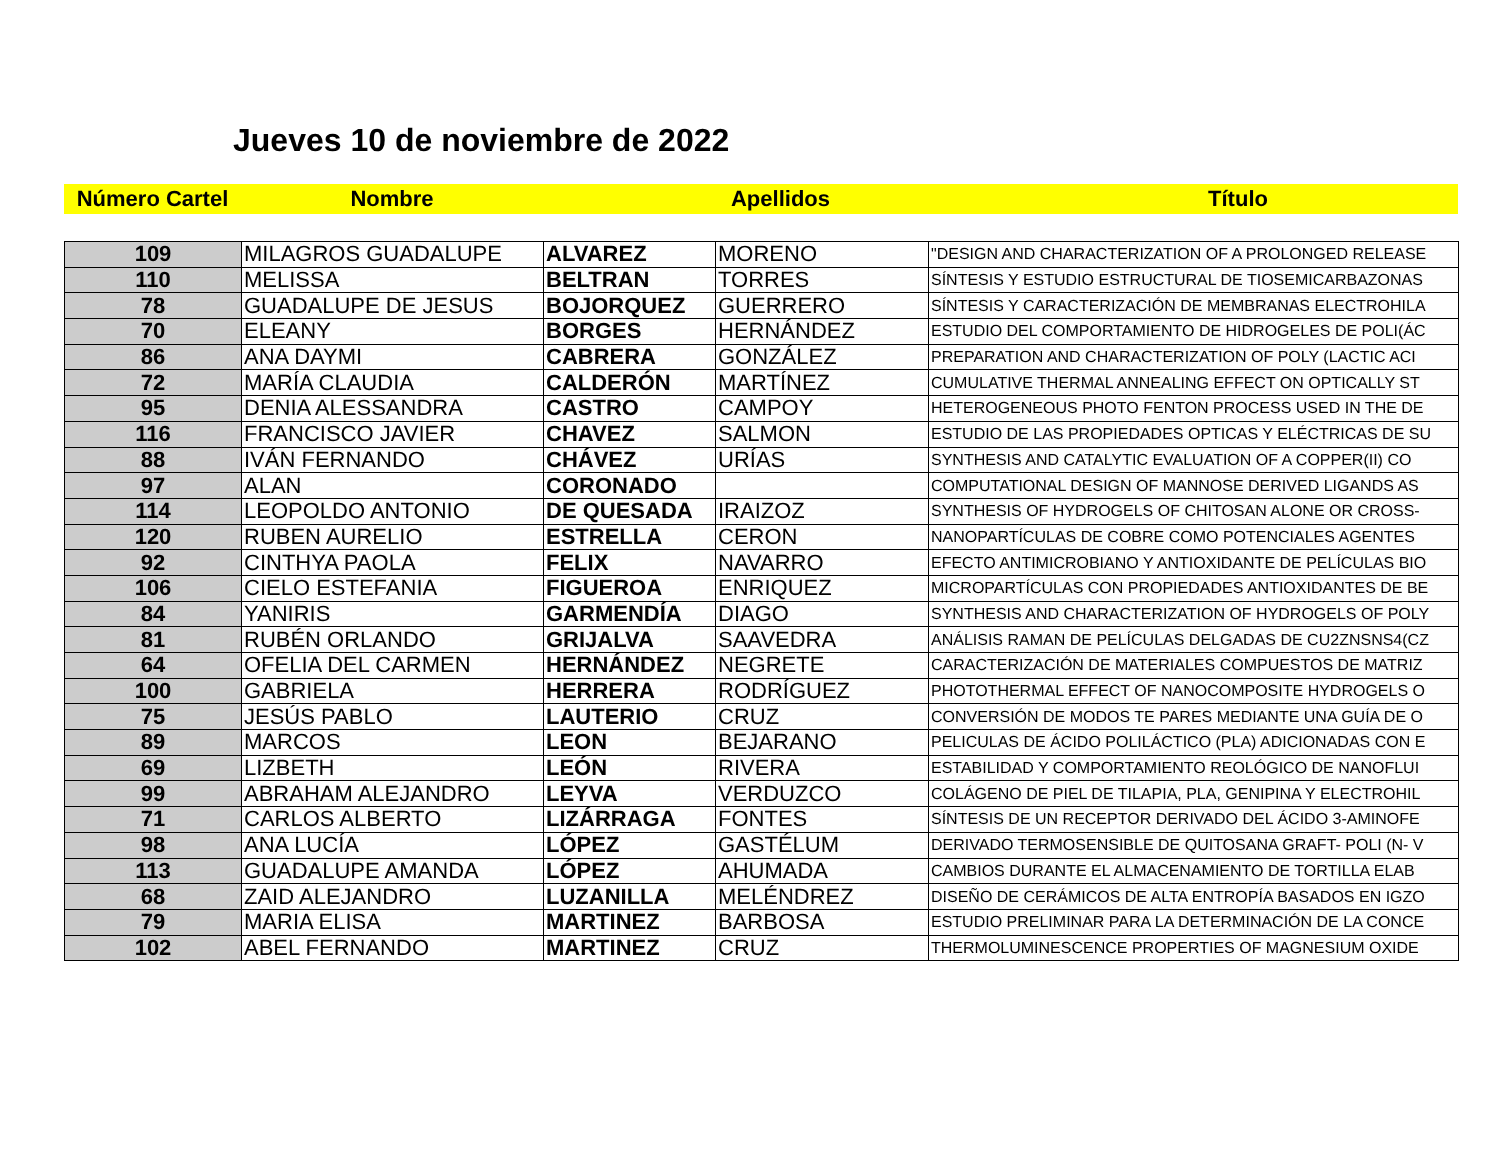Jueves 10 de noviembre de 2022
Número Cartel Nombre Apellidos Título
| 109 | MILAGROS GUADALUPE | ALVAREZ | MORENO | "DESIGN AND CHARACTERIZATION OF A PROLONGED RELEASE |
| 110 | MELISSA | BELTRAN | TORRES | SÍNTESIS Y ESTUDIO ESTRUCTURAL DE TIOSEMICARBAZONAS |
| 78 | GUADALUPE DE JESUS | BOJORQUEZ | GUERRERO | SÍNTESIS Y CARACTERIZACIÓN DE MEMBRANAS ELECTROHILA |
| 70 | ELEANY | BORGES | HERNÁNDEZ | ESTUDIO DEL COMPORTAMIENTO DE HIDROGELES DE POLI(ÁC |
| 86 | ANA DAYMI | CABRERA | GONZÁLEZ | PREPARATION AND CHARACTERIZATION OF POLY (LACTIC ACI |
| 72 | MARÍA CLAUDIA | CALDERÓN | MARTÍNEZ | CUMULATIVE THERMAL ANNEALING EFFECT ON OPTICALLY ST |
| 95 | DENIA ALESSANDRA | CASTRO | CAMPOY | HETEROGENEOUS PHOTO FENTON PROCESS USED IN THE DE |
| 116 | FRANCISCO JAVIER | CHAVEZ | SALMON | ESTUDIO DE LAS PROPIEDADES OPTICAS Y ELÉCTRICAS DE SU |
| 88 | IVÁN FERNANDO | CHÁVEZ | URÍAS | SYNTHESIS AND CATALYTIC EVALUATION OF A COPPER(II) CO |
| 97 | ALAN | CORONADO | | COMPUTATIONAL DESIGN OF MANNOSE DERIVED LIGANDS AS |
| 114 | LEOPOLDO ANTONIO | DE QUESADA | IRAIZOZ | SYNTHESIS OF HYDROGELS OF CHITOSAN ALONE OR CROSS- |
| 120 | RUBEN AURELIO | ESTRELLA | CERON | NANOPARTÍCULAS DE COBRE COMO POTENCIALES AGENTES |
| 92 | CINTHYA PAOLA | FELIX | NAVARRO | EFECTO ANTIMICROBIANO Y ANTIOXIDANTE DE PELÍCULAS BIO |
| 106 | CIELO ESTEFANIA | FIGUEROA | ENRIQUEZ | MICROPARTÍCULAS CON PROPIEDADES ANTIOXIDANTES DE BE |
| 84 | YANIRIS | GARMENDÍA | DIAGO | SYNTHESIS AND CHARACTERIZATION OF HYDROGELS OF POLY |
| 81 | RUBÉN ORLANDO | GRIJALVA | SAAVEDRA | ANÁLISIS RAMAN DE PELÍCULAS DELGADAS DE CU2ZNSNS4(CZ |
| 64 | OFELIA DEL CARMEN | HERNÁNDEZ | NEGRETE | CARACTERIZACIÓN DE MATERIALES COMPUESTOS DE MATRIZ |
| 100 | GABRIELA | HERRERA | RODRÍGUEZ | PHOTOTHERMAL EFFECT OF NANOCOMPOSITE HYDROGELS O |
| 75 | JESÚS PABLO | LAUTERIO | CRUZ | CONVERSIÓN DE MODOS TE PARES MEDIANTE UNA GUÍA DE O |
| 89 | MARCOS | LEON | BEJARANO | PELICULAS DE ÁCIDO POLILÁCTICO (PLA) ADICIONADAS CON E |
| 69 | LIZBETH | LEÓN | RIVERA | ESTABILIDAD Y COMPORTAMIENTO REOLÓGICO DE NANOFLUI |
| 99 | ABRAHAM ALEJANDRO | LEYVA | VERDUZCO | COLÁGENO DE PIEL DE TILAPIA, PLA, GENIPINA Y ELECTROHIL |
| 71 | CARLOS ALBERTO | LIZÁRRAGA | FONTES | SÍNTESIS DE UN RECEPTOR DERIVADO DEL ÁCIDO 3-AMINOFE |
| 98 | ANA LUCÍA | LÓPEZ | GASTÉLUM | DERIVADO TERMOSENSIBLE DE QUITOSANA GRAFT- POLI (N- V |
| 113 | GUADALUPE AMANDA | LÓPEZ | AHUMADA | CAMBIOS DURANTE EL ALMACENAMIENTO DE TORTILLA ELAB |
| 68 | ZAID ALEJANDRO | LUZANILLA | MELÉNDREZ | DISEÑO DE CERÁMICOS DE ALTA ENTROPÍA BASADOS EN IGZO |
| 79 | MARIA ELISA | MARTINEZ | BARBOSA | ESTUDIO PRELIMINAR PARA LA DETERMINACIÓN DE LA CONCE |
| 102 | ABEL FERNANDO | MARTINEZ | CRUZ | THERMOLUMINESCENCE PROPERTIES OF MAGNESIUM OXIDE |